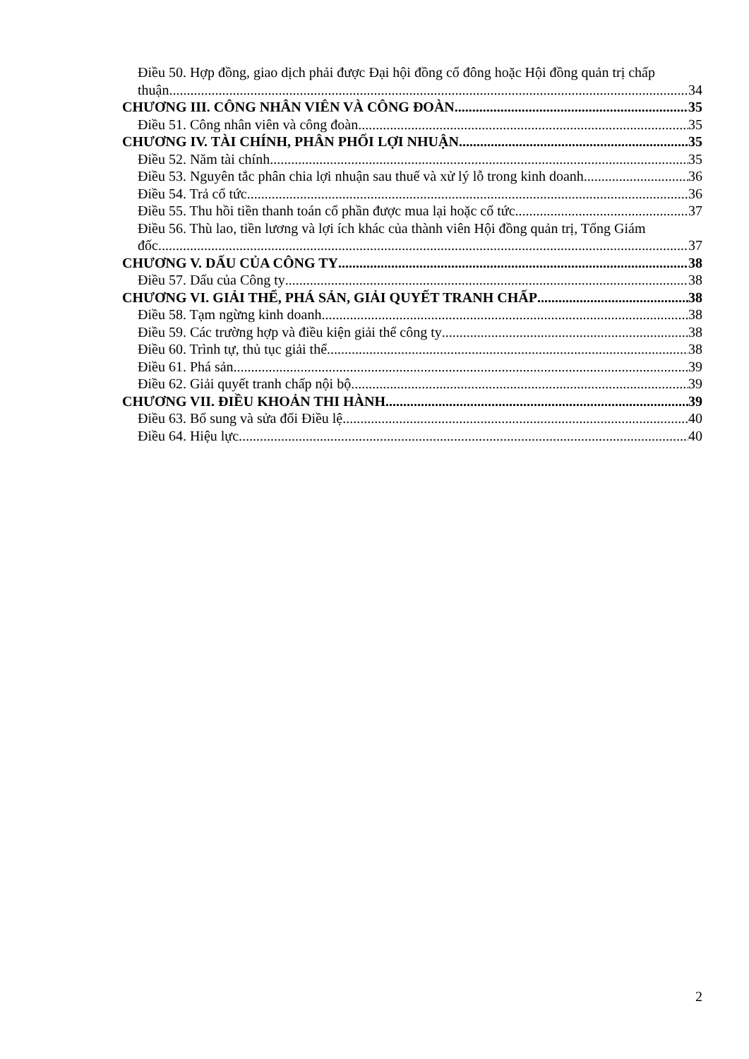Điều 50. Hợp đồng, giao dịch phải được Đại hội đồng cổ đông hoặc Hội đồng quản trị chấp
thuận 34
CHƯƠNG III. CÔNG NHÂN VIÊN VÀ CÔNG ĐOÀN 35
Điều 51. Công nhân viên và công đoàn 35
CHƯƠNG IV. TÀI CHÍNH, PHÂN PHỐI LỢI NHUẬN 35
Điều 52. Năm tài chính 35
Điều 53. Nguyên tắc phân chia lợi nhuận sau thuế và xử lý lỗ trong kinh doanh 36
Điều 54. Trả cổ tức 36
Điều 55. Thu hồi tiền thanh toán cổ phần được mua lại hoặc cổ tức 37
Điều 56. Thù lao, tiền lương và lợi ích khác của thành viên Hội đồng quản trị, Tổng Giám
đốc 37
CHƯƠNG V. DẤU CỦA CÔNG TY 38
Điều 57. Dấu của Công ty 38
CHƯƠNG VI. GIẢI THỂ, PHÁ SẢN, GIẢI QUYẾT TRANH CHẤP 38
Điều 58. Tạm ngừng kinh doanh 38
Điều 59. Các trường hợp và điều kiện giải thể công ty 38
Điều 60. Trình tự, thủ tục giải thể 38
Điều 61. Phá sản 39
Điều 62. Giải quyết tranh chấp nội bộ 39
CHƯƠNG VII. ĐIỀU KHOẢN THI HÀNH 39
Điều 63. Bổ sung và sửa đổi Điều lệ 40
Điều 64. Hiệu lực 40
2